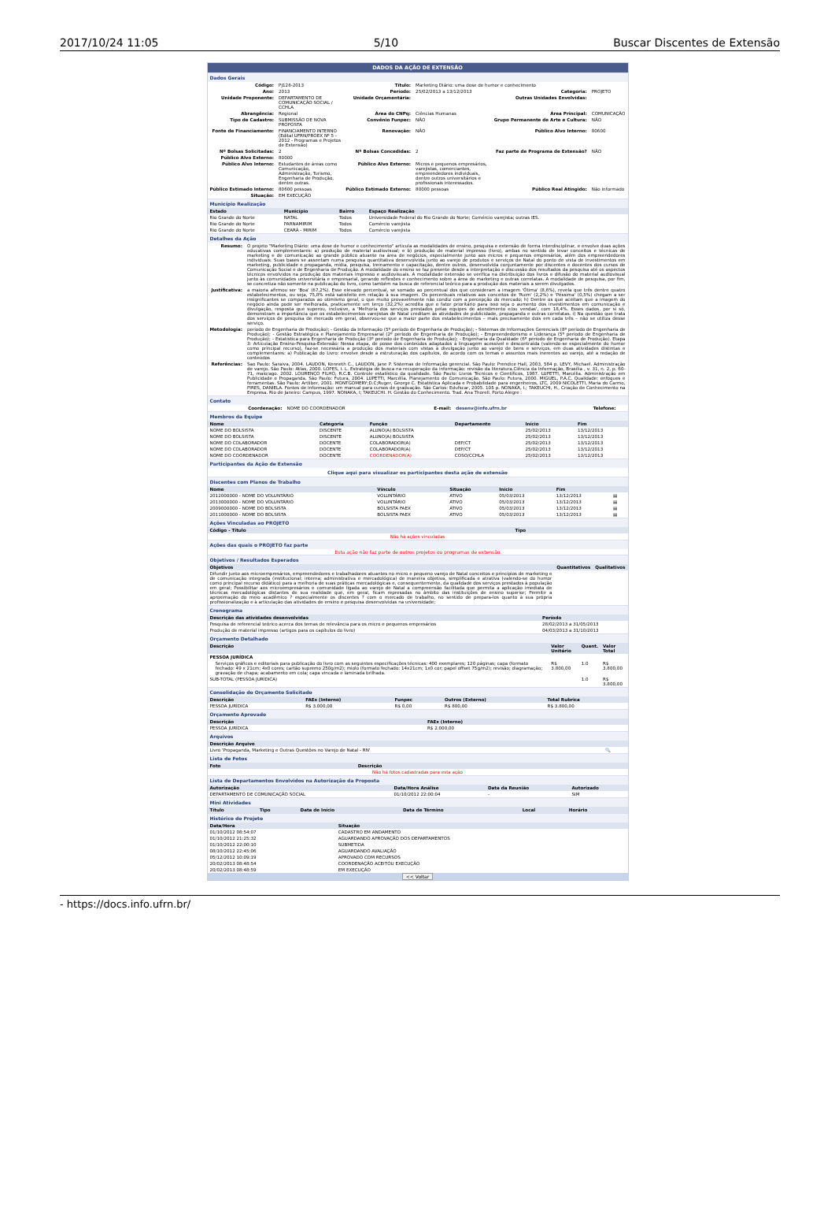2017/10/24 11:05 5/10 Buscar Discentes de Extensão
DADOS DA AÇÃO DE EXTENSÃO
Dados Gerais
| Código: | PJ128-2013 | Título: | Marketing Diário: uma dose de humor e conhecimento | | |
| Ano: | 2013 | Período: | 25/02/2013 a 13/12/2013 | Categoria: | PROJETO |
| Unidade Proponente: | DEPARTAMENTO DE COMUNICAÇÃO SOCIAL / CCHLA | Unidade Orçamentária: | | Outras Unidades Envolvidas: | |
| Abrangência: | Regional | Área do CNPq: | Ciências Humanas | Área Principal: | COMUNICAÇÃO |
| Tipo de Cadastro: | SUBMISSÃO DE NOVA PROPOSTA | Convênio Funpec: | NÃO | Grupo Permanente de Arte e Cultura: | NÃO |
| Fonte de Financiamento: | FINANCIAMENTO INTERNO (Edital UFRN/PROEX Nº 5 - 2012 - Programas e Projetos de Extensão) | Renovação: | NÃO | Público Alvo Interno: | 80600 |
| Nº Bolsas Solicitadas: | 2 | Nº Bolsas Concedidas: | 2 | Faz parte de Programa de Extensão? | NÃO |
| Público Alvo Externo: | 80000 | | | | |
| Público Alvo Interno: | Estudantes de áreas como Comunicação, Administração, Turismo, Engenharia de Produção, dentre outras. | Público Alvo Externo: | Micros e pequenos empresários, varejistas, comerciantes, empreendedores individuais, dentre outros universitários e profissionais interessados. | | |
| Público Estimado Interno: | 80600 pessoas | Público Estimado Externo: | 80000 pessoas | Público Real Atingido: | Não informado |
| Situação: | EM EXECUÇÃO | | | | |
Município Realização
| Estado | Município | Bairro | Espaço Realização |
| --- | --- | --- | --- |
| Rio Grande do Norte | NATAL | Todos | Universidade Federal do Rio Grande do Norte; Comércio varejista; outras IES. |
| Rio Grande do Norte | PARNAMIRIM | Todos | Comércio varejista |
| Rio Grande do Norte | CEARÁ - MIRIM | Todos | Comércio varejista |
Detalhes da Ação
| Resumo: | O projeto "Marketing Diário: uma dose de humor e conhecimento" articula as modalidades de ensino, pesquisa e extensão de forma interdisciplinar, e envolve duas ações educativas complementares: a) produção de material audiovisual; e b) produção de material impresso (livro), ambas no sentido de levar conceitos e técnicas de marketing e de comunicação ao grande público atuante na área de negócios, especialmente junto aos micros e pequenos empresários, além dos empreendedores individuais. Suas bases se assentam numa pesquisa quantitativa desenvolvida junto ao varejo de produtos e serviços de Natal do ponto de vista de investimentos em marketing, publicidade e propaganda, mídia, pesquisa, treinamento e capacitação, dentre outros, desenvolvida conjuntamente por discentes e docentes dos cursos de Comunicação Social e de Engenharia de Produção. A modalidade do ensino se faz presente desde a interpretação e discussão dos resultados da pesquisa até os aspectos técnicos envolvidos na produção dos materiais impresso e audiovisuais. A modalidade extensão se verifica na distribuição dos livros e difusão do material audiovisual junto às comunidades universitária e empresarial, gerando reflexões e conhecimento sobre a área de marketing e outras correlatas. A modalidade de pesquisa, por fim, se concretiza não somente na publicação do livro, como também na busca de referencial teórico para a produção dos materiais a serem divulgados. |
| Justificativa: | a maioria afirmou ser 'Boa' (67,2%). Esse elevado percentual, se somado ao percentual dos que consideram a imagem 'Ótima' (8,6%), revela que três dentre quatro estabelecimentos, ou seja, 75,8% está satisfeito em relação à sua imagem. Os percentuais relativos aos conceitos de 'Ruim' (2,2%) e 'Péssima' (0,5%) chegam a ser insignificantes se comparados ao otimismo geral, o que muito provavelmente não condiz com a percepção do mercado; h) Dentre os que aceitam que a imagem do negócio ainda pode ser melhorada, praticamente um terço (32,2%) acredita que o fator prioritário para isso seja o aumento dos investimentos em comunicação e divulgação, resposta que superou, inclusive, a 'Melhoria dos serviços prestados pelas equipes de atendimento e/ou vendas', com 18,4%. Esses dados, por si só, demonstram a importância que os estabelecimentos varejistas de Natal creditam às atividades de publicidade, propaganda e outras correlatas. i) Na questão que trata dos serviços de pesquisa de mercado em geral, observou-se que a maior parte dos estabelecimentos – mais precisamente dois em cada três – não se utiliza desse serviço. |
| Metodologia: | período de Engenharia de Produção); - Gestão da Informação (5º período de Engenharia de Produção); - Sistemas de Informações Gerenciais (8º período de Engenharia de Produção); - Gestão Estratégica e Planejamento Empresarial (2º período de Engenharia de Produção); - Empreendedorismo e Liderança (5º período de Engenharia de Produção); - Estatística para Engenharia de Produção (3º período de Engenharia de Produção); - Engenharia da Qualidade (6º período de Engenharia de Produção). Etapa 3: Articulação Ensino-Pesquisa-Extensão: Nessa etapa, de posse dos conteúdos adaptados à linguagem acessível e descontraída (valendo-se especialmente do humor como principal recurso), faz-se necessária a produção dos materiais com vistas à divulgação junto ao varejo de bens e serviços, em duas atividades distintas e complementares: a) Publicação do Livro: envolve desde a estruturação dos capítulos, de acordo com os temas e assuntos mais inerentes ao varejo, até a redação de conteúdos |
| Referências: | Sao Paulo: Saraiva, 2004. LAUDON, Kenneth C., LAUDON, Jane P. Sistemas de Informação gerencial. São Paulo: Prendice Hall, 2003, 584 p. LEVY, Michael. Administração de varejo. São Paulo: Atlas, 2000. LOPES, I. L. Estratégia de busca na recuperação da informação: revisão da literatura.Ciência da Informação, Brasília , v. 31, n. 2, p. 60-71, maio/ago. 2002. LOURENÇO FILHO, R.C.B. Controle estatístico da qualidade. São Paulo: Livros Técnicos e Científicos, 1987. LUPETTI, Marcélia. Administração em Publicidade e Propaganda. São Paulo: Futura, 2004. LUPETTI, Marcélia. Planejamento de Comunicação. São Paulo: Futura, 2000. MIGUEL, P.A.C. Qualidade: enfoques e ferramentas. São Paulo: Artliber, 2001. MONTGOMERY;D.C;Ruger, George C. Estatística Aplicada e Probabilidade para engenheiros, LTC, 2009 NICOLETTI, Maria do Carmo, PIRES, DANIELA. Fontes de Informação: um manual para cursos de graduação. São Carlos: Edufscar, 2005. 105 p. NONAKA, I.; TAKEUCHI, H., Criação de Conhecimento na Empresa. Rio de Janeiro: Campus, 1997. NONAKA, I; TAKEUCHI. H. Gestão do Conhecimento. Trad. Ana Thorell. Porto Alegre : |
Contato
| Coordenação: | NOME DO COORDENADOR | E-mail: | desenv@info.ufrn.br | Telefone: | |
Membros da Equipe
| Nome | Categoria | Função | Departamento | Início | Fim |
| --- | --- | --- | --- | --- | --- |
| NOME DO BOLSISTA | DISCENTE | ALUNO(A) BOLSISTA | | 25/02/2013 | 13/12/2013 |
| NOME DO BOLSISTA | DISCENTE | ALUNO(A) BOLSISTA | | 25/02/2013 | 13/12/2013 |
| NOME DO COLABORADOR | DOCENTE | COLABORADOR(A) | DEP/CT | 25/02/2013 | 13/12/2013 |
| NOME DO COLABORADOR | DOCENTE | COLABORADOR(A) | DEP/CT | 25/02/2013 | 13/12/2013 |
| NOME DO COORDENADOR | DOCENTE | COORDENADOR(A) | COSO/CCHLA | 25/02/2013 | 13/12/2013 |
Participantes da Ação de Extensão
Clique aqui para visualizar os participantes desta ação de extensão
Discentes com Planos de Trabalho
| Nome | Vínculo | Situação | Início | Fim | |
| --- | --- | --- | --- | --- | --- |
| 2012000000 - NOME DO VOLUNTÁRIO | VOLUNTÁRIO | ATIVO | 05/03/2013 | 13/12/2013 | ▤ |
| 2013000000 - NOME DO VOLUNTÁRIO | VOLUNTÁRIO | ATIVO | 05/03/2013 | 13/12/2013 | ▤ |
| 2009000000 - NOME DO BOLSISTA | BOLSISTA FAEX | ATIVO | 05/03/2013 | 13/12/2013 | ▤ |
| 2011000000 - NOME DO BOLSISTA | BOLSISTA FAEX | ATIVO | 05/03/2013 | 13/12/2013 | ▤ |
Ações Vinculadas ao PROJETO
| Código - Título | Tipo |
| --- | --- |
| Não há ações vinculadas | |
Ações das quais o PROJETO faz parte
Esta ação não faz parte de outros projetos ou programas de extensão
Objetivos / Resultados Esperados
| Objetivos | Quantitativos | Qualitativos |
| --- | --- | --- |
| Difundir junto aos microempresários, empreendedores e trabalhadores atuantes no micro e pequeno varejo de Natal conceitos e princípios de marketing e de comunicação integrada (institucional; interna; administrativa e mercadológica) de maneira objetiva, simplificada e atrativa (valendo-se do humor como principal recurso didático) para a melhoria de suas práticas mercadológicas e, consequentemente, da qualidade dos serviços prestados à população em geral; Possibilitar aos microempresários e comunidade ligada ao varejo de Natal a compreensão facilitada que permita a aplicação imediata de técnicas mercadológicas distantes de sua realidade que, em geral, ficam represadas no âmbito das instituições de ensino superior; Permitir a aproximação do meio acadêmico ? especialmente os discentes ? com o mercado de trabalho, no sentido de prepara-los quanto à sua própria profissionalização e à articulação das atividades de ensino e pesquisa desenvolvidas na universidade; | | |
Cronograma
| Descrição das atividades desenvolvidas | Período |
| --- | --- |
| Pesquisa de referencial teórico acerca dos temas de relevância para os micro e pequenos empresários | 28/02/2013 a 31/05/2013 |
| Produção de material impresso (artigos para os capítulos do livro) | 04/03/2013 a 31/10/2013 |
Orçamento Detalhado
| Descrição | Valor Unitário | Quant. | Valor Total |
| --- | --- | --- | --- |
| PESSOA JURÍDICA | | | |
| Serviços gráficos e editoriais para publicação do livro com as seguintes especificações técnicas: 400 exemplares; 120 páginas; capa (formato fechado: 49 x 21cm; 4x0 cores; cartão supremo 250g/m2); miolo (formato fechado: 14x21cm; 1x0 cor; papel offset 75g/m2); revisão; diagramação; gravação de chapa; acabamento em cola; capa vincada e laminada brilhada. | R$ 3.800,00 | 1.0 | R$ 3.800,00 |
| SUB-TOTAL (PESSOA JURÍDICA) | | 1.0 | R$ 3.800,00 |
Consolidação do Orçamento Solicitado
| Descrição | FAEx (Interno) | Funpec | Outros (Externo) | Total Rubrica |
| --- | --- | --- | --- | --- |
| PESSOA JURÍDICA | R$ 3.000,00 | R$ 0,00 | R$ 800,00 | R$ 3.800,00 |
Orçamento Aprovado
| Descrição | FAEx (Interno) |
| --- | --- |
| PESSOA JURÍDICA | R$ 2.000,00 |
Arquivos
| Descrição Arquivo | |
| --- | --- |
| Livro 'Propaganda, Marketing e Outras Questões no Varejo de Natal - RN' | 🔍 |
Lista de Fotos
| Foto | Descrição |
| --- | --- |
| Não há fotos cadastradas para esta ação | |
Lista de Departamentos Envolvidos na Autorização da Proposta
| Autorização | Data/Hora Análise | Data da Reunião | Autorizado |
| --- | --- | --- | --- |
| DEPARTAMENTO DE COMUNICAÇÃO SOCIAL | 01/10/2012 22:00:04 | - | SIM |
Mini Atividades
| Título | Tipo | Data de Início | Data de Término | Local | Horário |
| --- | --- | --- | --- | --- | --- |
Histórico do Projeto
| Data/Hora | Situação |
| --- | --- |
| 01/10/2012 08:54:07 | CADASTRO EM ANDAMENTO |
| 01/10/2012 21:25:32 | AGUARDANDO APROVAÇÃO DOS DEPARTAMENTOS |
| 01/10/2012 22:00:10 | SUBMETIDA |
| 08/10/2012 22:45:06 | AGUARDANDO AVALIAÇÃO |
| 05/12/2012 10:09:19 | APROVADO COM RECURSOS |
| 20/02/2013 08:48:54 | COORDENAÇÃO ACEITOU EXECUÇÃO |
| 20/02/2013 08:48:59 | EM EXECUÇÃO |
<< Voltar
- https://docs.info.ufrn.br/